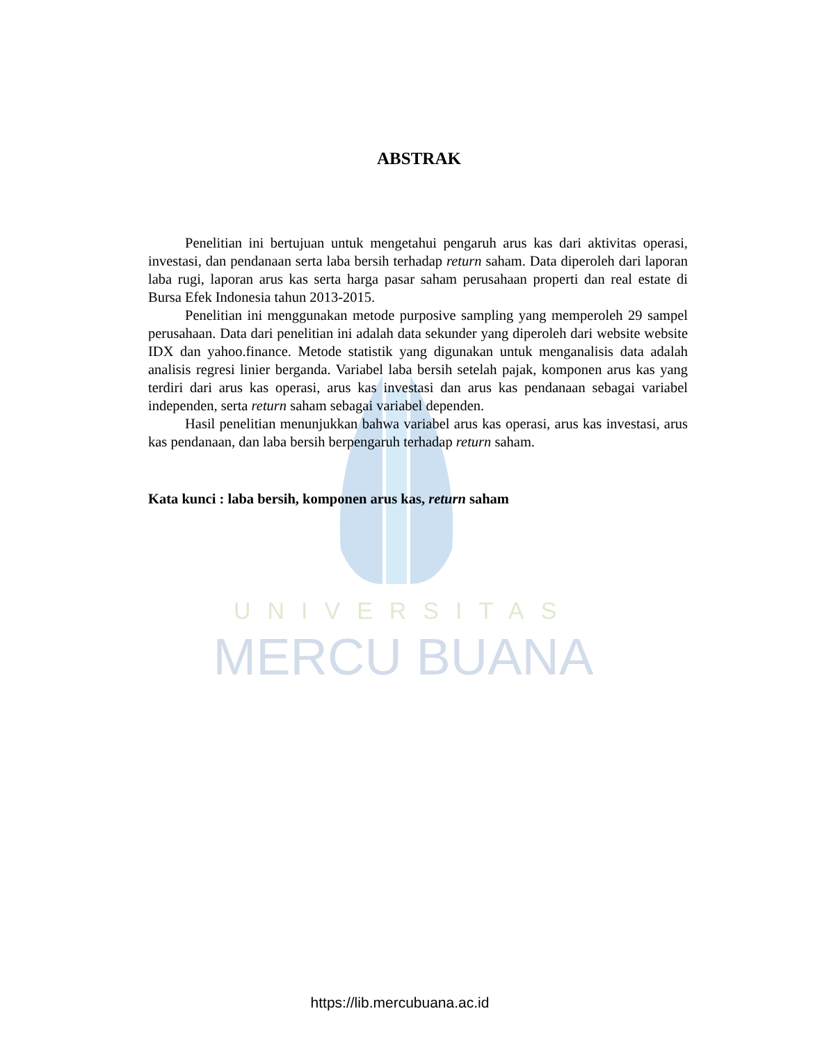UNIVERSITAS
MERCU BUANA
ABSTRAK
Penelitian ini bertujuan untuk mengetahui pengaruh arus kas dari aktivitas operasi, investasi, dan pendanaan serta laba bersih terhadap return saham. Data diperoleh dari laporan laba rugi, laporan arus kas serta harga pasar saham perusahaan properti dan real estate di Bursa Efek Indonesia tahun 2013-2015.
Penelitian ini menggunakan metode purposive sampling yang memperoleh 29 sampel perusahaan. Data dari penelitian ini adalah data sekunder yang diperoleh dari website website IDX dan yahoo.finance. Metode statistik yang digunakan untuk menganalisis data adalah analisis regresi linier berganda. Variabel laba bersih setelah pajak, komponen arus kas yang terdiri dari arus kas operasi, arus kas investasi dan arus kas pendanaan sebagai variabel independen, serta return saham sebagai variabel dependen.
Hasil penelitian menunjukkan bahwa variabel arus kas operasi, arus kas investasi, arus kas pendanaan, dan laba bersih berpengaruh terhadap return saham.
Kata kunci : laba bersih, komponen arus kas, return saham
https://lib.mercubuana.ac.id